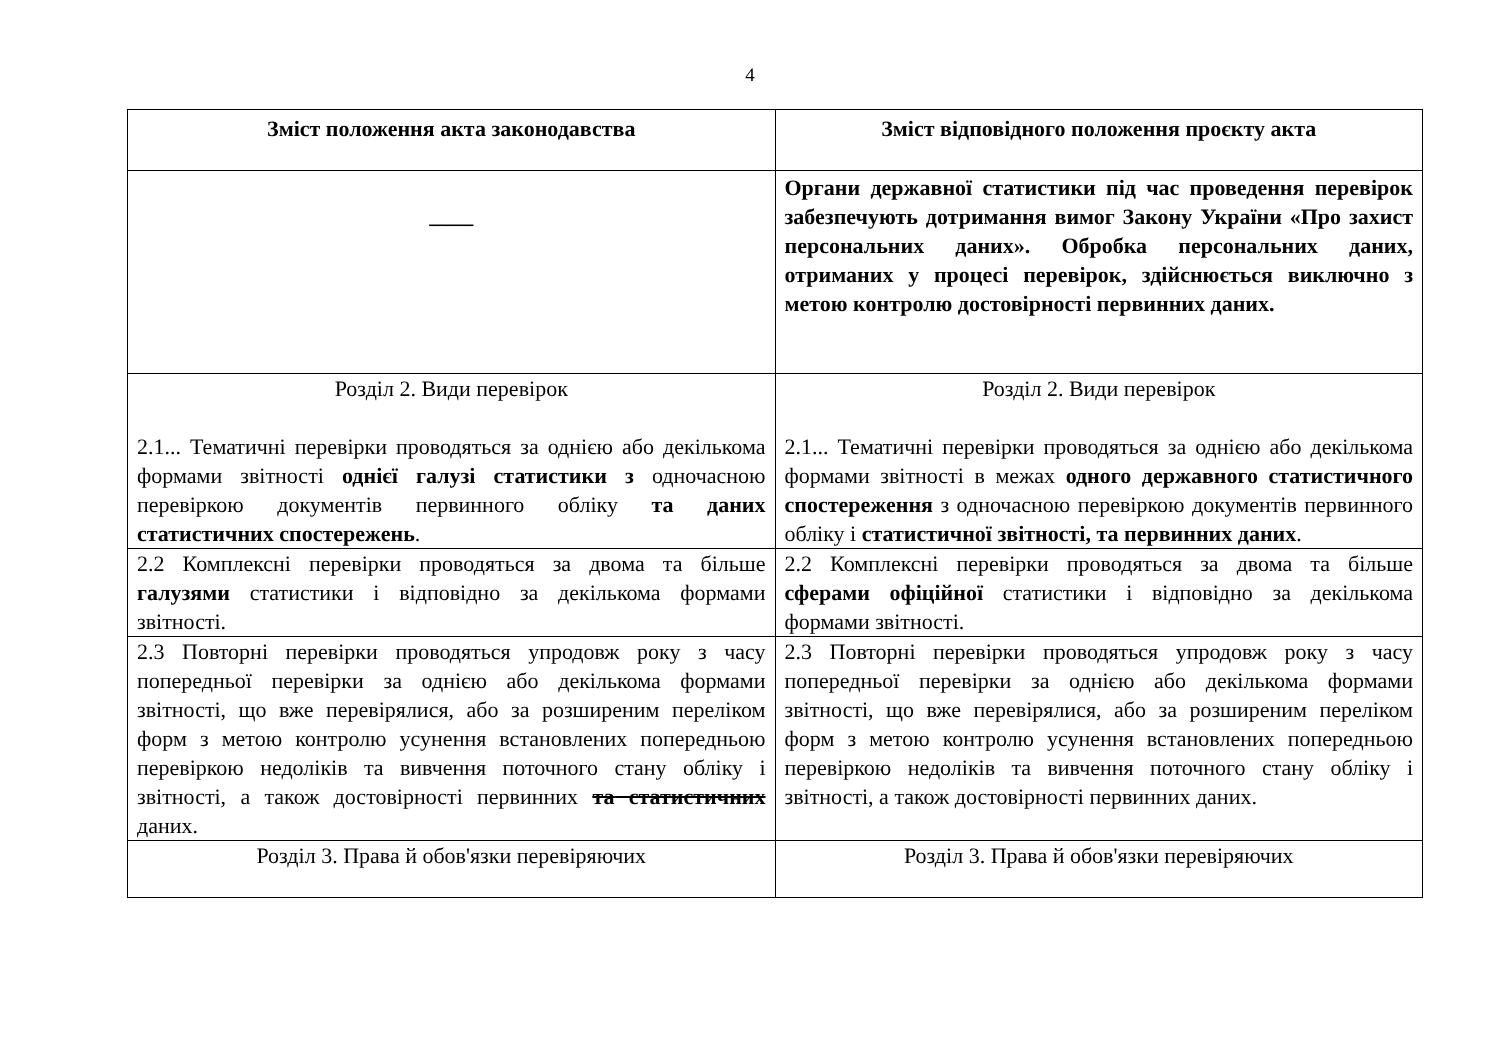4
| Зміст положення акта законодавства | Зміст відповідного положення проєкту акта |
| --- | --- |
| ____ | Органи державної статистики під час проведення перевірок забезпечують дотримання вимог Закону України «Про захист персональних даних». Обробка персональних даних, отриманих у процесі перевірок, здійснюється виключно з метою контролю достовірності первинних даних. |
| Розділ 2. Види перевірок 2.1... Тематичні перевірки проводяться за однією або декількома формами звітності однієї галузі статистики з одночасною перевіркою документів первинного обліку та даних статистичних спостережень . | Розділ 2. Види перевірок 2.1... Тематичні перевірки проводяться за однією або декількома формами звітності в межах одного державного статистичного спостереження з одночасною перевіркою документів первинного обліку і статистичної звітності, та первинних даних . |
| 2.2 Комплексні перевірки проводяться за двома та більше галузями статистики і відповідно за декількома формами звітності. | 2.2 Комплексні перевірки проводяться за двома та більше сферами офіційної статистики і відповідно за декількома формами звітності. |
| 2.3 Повторні перевірки проводяться упродовж року з часу попередньої перевірки за однією або декількома формами звітності, що вже перевірялися, або за розширеним переліком форм з метою контролю усунення встановлених попередньою перевіркою недоліків та вивчення поточного стану обліку і звітності, а також достовірності первинних та статистичних даних. | 2.3 Повторні перевірки проводяться упродовж року з часу попередньої перевірки за однією або декількома формами звітності, що вже перевірялися, або за розширеним переліком форм з метою контролю усунення встановлених попередньою перевіркою недоліків та вивчення поточного стану обліку і звітності, а також достовірності первинних даних. |
| Розділ 3. Права й обов'язки перевіряючих | Розділ 3. Права й обов'язки перевіряючих |